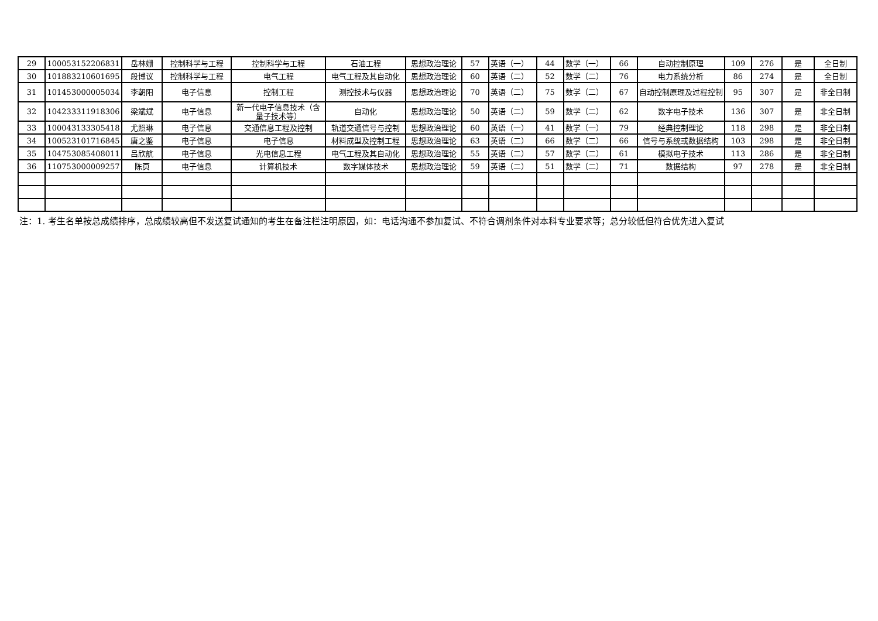| 29 | 100053152206831 | 岳林姗 | 控制科学与工程 | 控制科学与工程 | 石油工程 | 思想政治理论 | 57 | 英语（一） | 44 | 数学（一） | 66 | 自动控制原理 | 109 | 276 | 是 | 全日制 |
| 30 | 101883210601695 | 段博议 | 控制科学与工程 | 电气工程 | 电气工程及其自动化 | 思想政治理论 | 60 | 英语（二） | 52 | 数学（二） | 76 | 电力系统分析 | 86 | 274 | 是 | 全日制 |
| 31 | 101453000005034 | 李朝阳 | 电子信息 | 控制工程 | 测控技术与仪器 | 思想政治理论 | 70 | 英语（二） | 75 | 数学（二） | 67 | 自动控制原理及过程控制 | 95 | 307 | 是 | 非全日制 |
| 32 | 104233311918306 | 梁斌斌 | 电子信息 | 新一代电子信息技术（含量子技术等） | 自动化 | 思想政治理论 | 50 | 英语（二） | 59 | 数学（二） | 62 | 数字电子技术 | 136 | 307 | 是 | 非全日制 |
| 33 | 100043133305418 | 尤照琳 | 电子信息 | 交通信息工程及控制 | 轨道交通信号与控制 | 思想政治理论 | 60 | 英语（一） | 41 | 数学（一） | 79 | 经典控制理论 | 118 | 298 | 是 | 非全日制 |
| 34 | 100523101716845 | 唐之鉴 | 电子信息 | 电子信息 | 材料成型及控制工程 | 思想政治理论 | 63 | 英语（二） | 66 | 数学（二） | 66 | 信号与系统或数据结构 | 103 | 298 | 是 | 非全日制 |
| 35 | 104753085408011 | 吕欣航 | 电子信息 | 光电信息工程 | 电气工程及其自动化 | 思想政治理论 | 55 | 英语（二） | 57 | 数学（二） | 61 | 模拟电子技术 | 113 | 286 | 是 | 非全日制 |
| 36 | 110753000009257 | 陈页 | 电子信息 | 计算机技术 | 数字媒体技术 | 思想政治理论 | 59 | 英语（二） | 51 | 数学（二） | 71 | 数据结构 | 97 | 278 | 是 | 非全日制 |
注：1. 考生名单按总成绩排序，总成绩较高但不发送复试通知的考生在备注栏注明原因，如：电话沟通不参加复试、不符合调剂条件对本科专业要求等；总分较低但符合优先进入复试